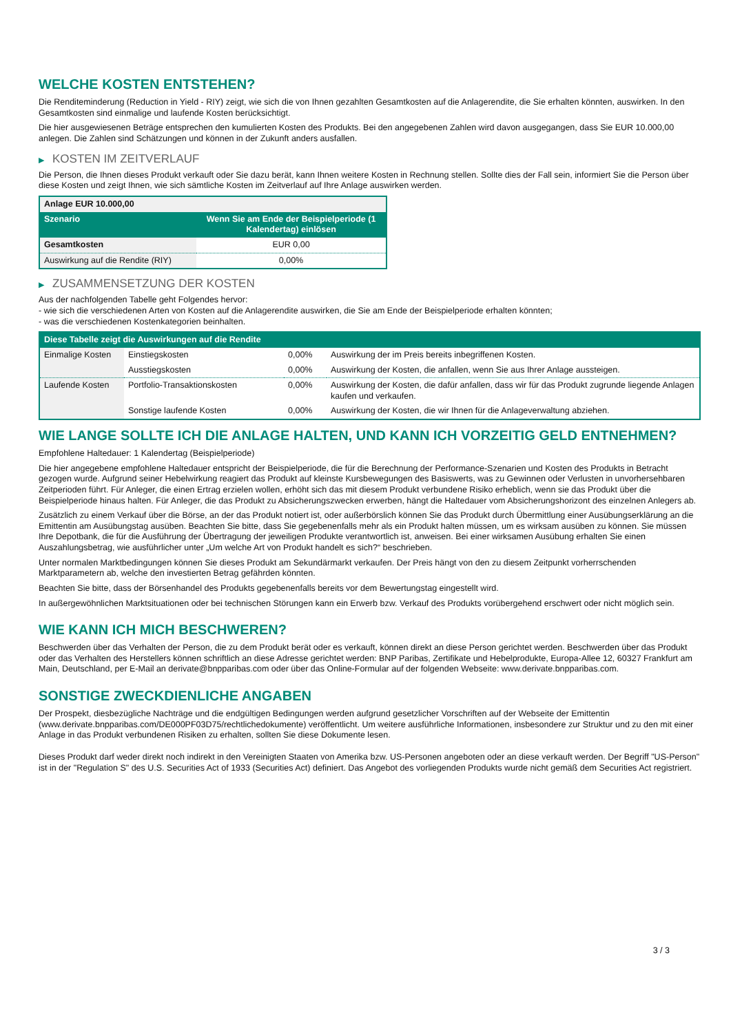WELCHE KOSTEN ENTSTEHEN?
Die Renditeminderung (Reduction in Yield - RIY) zeigt, wie sich die von Ihnen gezahlten Gesamtkosten auf die Anlagerendite, die Sie erhalten könnten, auswirken. In den Gesamtkosten sind einmalige und laufende Kosten berücksichtigt.
Die hier ausgewiesenen Beträge entsprechen den kumulierten Kosten des Produkts. Bei den angegebenen Zahlen wird davon ausgegangen, dass Sie EUR 10.000,00 anlegen. Die Zahlen sind Schätzungen und können in der Zukunft anders ausfallen.
▶ KOSTEN IM ZEITVERLAUF
Die Person, die Ihnen dieses Produkt verkauft oder Sie dazu berät, kann Ihnen weitere Kosten in Rechnung stellen. Sollte dies der Fall sein, informiert Sie die Person über diese Kosten und zeigt Ihnen, wie sich sämtliche Kosten im Zeitverlauf auf Ihre Anlage auswirken werden.
| Anlage EUR 10.000,00 | |
| Szenario | Wenn Sie am Ende der Beispielperiode (1 Kalendertag) einlösen |
| Gesamtkosten | EUR 0,00 |
| Auswirkung auf die Rendite (RIY) | 0,00% |
▶ ZUSAMMENSETZUNG DER KOSTEN
Aus der nachfolgenden Tabelle geht Folgendes hervor:
- wie sich die verschiedenen Arten von Kosten auf die Anlagerendite auswirken, die Sie am Ende der Beispielperiode erhalten könnten;
- was die verschiedenen Kostenkategorien beinhalten.
| Diese Tabelle zeigt die Auswirkungen auf die Rendite | | | |
| --- | --- | --- | --- |
| Einmalige Kosten | Einstiegskosten | 0,00% | Auswirkung der im Preis bereits inbegriffenen Kosten. |
| | Ausstiegskosten | 0,00% | Auswirkung der Kosten, die anfallen, wenn Sie aus Ihrer Anlage aussteigen. |
| Laufende Kosten | Portfolio-Transaktionskosten | 0,00% | Auswirkung der Kosten, die dafür anfallen, dass wir für das Produkt zugrunde liegende Anlagen kaufen und verkaufen. |
| | Sonstige laufende Kosten | 0,00% | Auswirkung der Kosten, die wir Ihnen für die Anlageverwaltung abziehen. |
WIE LANGE SOLLTE ICH DIE ANLAGE HALTEN, UND KANN ICH VORZEITIG GELD ENTNEHMEN?
Empfohlene Haltedauer: 1 Kalendertag (Beispielperiode)
Die hier angegebene empfohlene Haltedauer entspricht der Beispielperiode, die für die Berechnung der Performance-Szenarien und Kosten des Produkts in Betracht gezogen wurde. Aufgrund seiner Hebelwirkung reagiert das Produkt auf kleinste Kursbewegungen des Basiswerts, was zu Gewinnen oder Verlusten in unvorhersehbaren Zeitperioden führt. Für Anleger, die einen Ertrag erzielen wollen, erhöht sich das mit diesem Produkt verbundene Risiko erheblich, wenn sie das Produkt über die Beispielperiode hinaus halten. Für Anleger, die das Produkt zu Absicherungszwecken erwerben, hängt die Haltedauer vom Absicherungshorizont des einzelnen Anlegers ab.
Zusätzlich zu einem Verkauf über die Börse, an der das Produkt notiert ist, oder außerbörslich können Sie das Produkt durch Übermittlung einer Ausübungserklärung an die Emittentin am Ausübungstag ausüben. Beachten Sie bitte, dass Sie gegebenenfalls mehr als ein Produkt halten müssen, um es wirksam ausüben zu können. Sie müssen Ihre Depotbank, die für die Ausführung der Übertragung der jeweiligen Produkte verantwortlich ist, anweisen. Bei einer wirksamen Ausübung erhalten Sie einen Auszahlungsbetrag, wie ausführlicher unter „Um welche Art von Produkt handelt es sich?“ beschrieben.
Unter normalen Marktbedingungen können Sie dieses Produkt am Sekundärmarkt verkaufen. Der Preis hängt von den zu diesem Zeitpunkt vorherrschenden Marktparametern ab, welche den investierten Betrag gefährden könnten.
Beachten Sie bitte, dass der Börsenhandel des Produkts gegebenenfalls bereits vor dem Bewertungstag eingestellt wird.
In außergewöhnlichen Marktsituationen oder bei technischen Störungen kann ein Erwerb bzw. Verkauf des Produkts vorübergehend erschwert oder nicht möglich sein.
WIE KANN ICH MICH BESCHWEREN?
Beschwerden über das Verhalten der Person, die zu dem Produkt berät oder es verkauft, können direkt an diese Person gerichtet werden. Beschwerden über das Produkt oder das Verhalten des Herstellers können schriftlich an diese Adresse gerichtet werden: BNP Paribas, Zertifikate und Hebelprodukte, Europa-Allee 12, 60327 Frankfurt am Main, Deutschland, per E-Mail an derivate@bnpparibas.com oder über das Online-Formular auf der folgenden Webseite: www.derivate.bnpparibas.com.
SONSTIGE ZWECKDIENLICHE ANGABEN
Der Prospekt, diesbezügliche Nachträge und die endgültigen Bedingungen werden aufgrund gesetzlicher Vorschriften auf der Webseite der Emittentin (www.derivate.bnpparibas.com/DE000PF03D75/rechtlichedokumente) veröffentlicht. Um weitere ausführliche Informationen, insbesondere zur Struktur und zu den mit einer Anlage in das Produkt verbundenen Risiken zu erhalten, sollten Sie diese Dokumente lesen.
Dieses Produkt darf weder direkt noch indirekt in den Vereinigten Staaten von Amerika bzw. US-Personen angeboten oder an diese verkauft werden. Der Begriff "US-Person" ist in der "Regulation S" des U.S. Securities Act of 1933 (Securities Act) definiert. Das Angebot des vorliegenden Produkts wurde nicht gemäß dem Securities Act registriert.
3 / 3